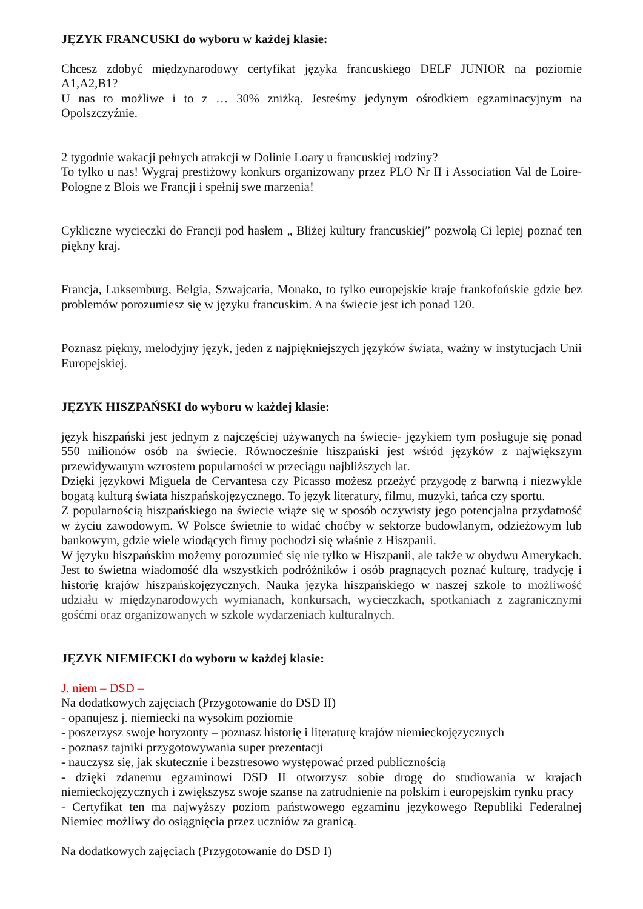JĘZYK FRANCUSKI do wyboru w każdej klasie:
Chcesz zdobyć międzynarodowy certyfikat języka francuskiego DELF JUNIOR na poziomie A1,A2,B1?
U nas to możliwe i to z … 30% zniżką. Jesteśmy jedynym ośrodkiem egzaminacyjnym na Opolszczyźnie.
2 tygodnie wakacji pełnych atrakcji w Dolinie Loary u francuskiej rodziny?
To tylko u nas! Wygraj prestiżowy konkurs organizowany przez PLO Nr II i Association Val de Loire-Pologne z Blois we Francji i spełnij swe marzenia!
Cykliczne wycieczki do Francji pod hasłem „ Bliżej kultury francuskiej” pozwolą Ci lepiej poznać ten piękny kraj.
Francja, Luksemburg, Belgia, Szwajcaria, Monako, to tylko europejskie kraje frankofońskie gdzie bez problemów porozumiesz się w języku francuskim. A na świecie jest ich ponad 120.
Poznasz piękny, melodyjny język, jeden z najpiękniejszych języków świata, ważny w instytucjach Unii Europejskiej.
JĘZYK HISZPAŃSKI do wyboru w każdej klasie:
język hiszpański jest jednym z najczęściej używanych na świecie- językiem tym posługuje się ponad 550 milionów osób na świecie. Równocześnie hiszpański jest wśród języków z największym przewidywanym wzrostem popularności w przeciągu najbliższych lat.
Dzięki językowi Miguela de Cervantesa czy Picasso możesz przeżyć przygodę z barwną i niezwykle bogatą kulturą świata hiszpańskojęzycznego. To język literatury, filmu, muzyki, tańca czy sportu.
Z popularnością hiszpańskiego na świecie wiąże się w sposób oczywisty jego potencjalna przydatność w życiu zawodowym. W Polsce świetnie to widać choćby w sektorze budowlanym, odzieżowym lub bankowym, gdzie wiele wiodących firmy pochodzi się właśnie z Hiszpanii.
W języku hiszpańskim możemy porozumieć się nie tylko w Hiszpanii, ale także w obydwu Amerykach. Jest to świetna wiadomość dla wszystkich podróżników i osób pragnących poznać kulturę, tradycję i historię krajów hiszpańskojęzycznych. Nauka języka hiszpańskiego w naszej szkole to możliwość udziału w międzynarodowych wymianach, konkursach, wycieczkach, spotkaniach z zagranicznymi gośćmi oraz organizowanych w szkole wydarzeniach kulturalnych.
JĘZYK NIEMIECKI do wyboru w każdej klasie:
J. niem – DSD –
Na dodatkowych zajęciach (Przygotowanie do DSD II)
- opanujesz j. niemiecki na wysokim poziomie
- poszerzysz swoje horyzonty – poznasz historię i literaturę krajów niemieckojęzycznych
- poznasz tajniki przygotowywania super prezentacji
- nauczysz się, jak skutecznie i bezstresowo występować przed publicznością
- dzięki zdanemu egzaminowi DSD II otworzysz sobie drogę do studiowania w krajach niemieckojęzycznych i zwiększysz swoje szanse na zatrudnienie na polskim i europejskim rynku pracy
- Certyfikat ten ma najwyższy poziom państwowego egzaminu językowego Republiki Federalnej Niemiec możliwy do osiągnięcia przez uczniów za granicą.
Na dodatkowych zajęciach (Przygotowanie do DSD I)